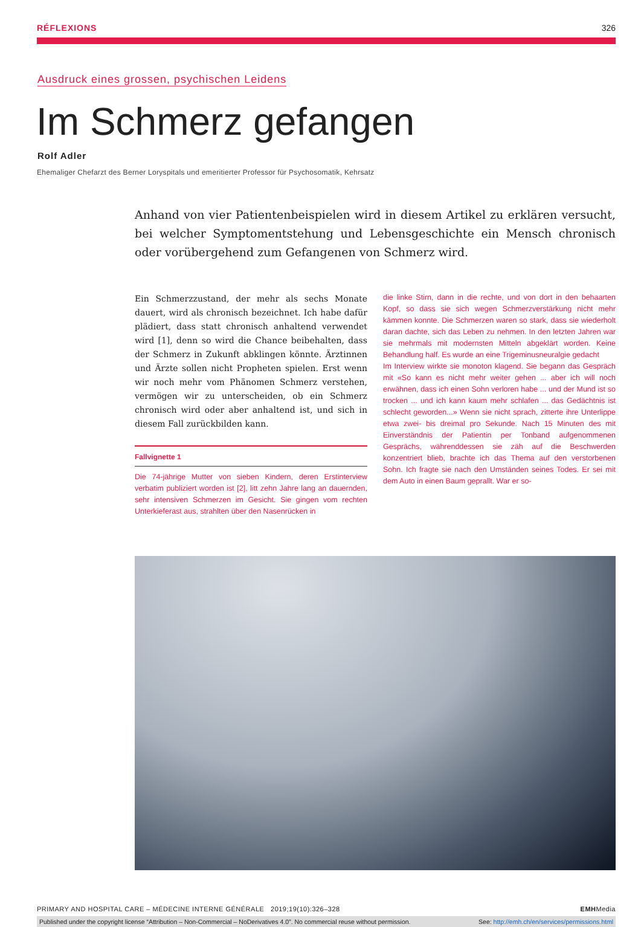RÉFLEXIONS 326
Ausdruck eines grossen, psychischen Leidens
Im Schmerz gefangen
Rolf Adler
Ehemaliger Chefarzt des Berner Loryspitals und emeritierter Professor für Psychosomatik, Kehrsatz
Anhand von vier Patientenbeispielen wird in diesem Artikel zu erklären versucht, bei welcher Symptomentstehung und Lebensgeschichte ein Mensch chronisch oder vorübergehend zum Gefangenen von Schmerz wird.
Ein Schmerzzustand, der mehr als sechs Monate dauert, wird als chronisch bezeichnet. Ich habe dafür plädiert, dass statt chronisch anhaltend verwendet wird [1], denn so wird die Chance beibehalten, dass der Schmerz in Zukunft abklingen könnte. Ärztinnen und Ärzte sollen nicht Propheten spielen. Erst wenn wir noch mehr vom Phänomen Schmerz verstehen, vermögen wir zu unterscheiden, ob ein Schmerz chronisch wird oder aber anhaltend ist, und sich in diesem Fall zurückbilden kann.
Fallvignette 1
Die 74-jährige Mutter von sieben Kindern, deren Erstinterview verbatim publiziert worden ist [2], litt zehn Jahre lang an dauernden, sehr intensiven Schmerzen im Gesicht. Sie gingen vom rechten Unterkieferast aus, strahlten über den Nasenrücken in
die linke Stirn, dann in die rechte, und von dort in den behaarten Kopf, so dass sie sich wegen Schmerzverstärkung nicht mehr kämmen konnte. Die Schmerzen waren so stark, dass sie wiederholt daran dachte, sich das Leben zu nehmen. In den letzten Jahren war sie mehrmals mit modernsten Mitteln abgeklärt worden. Keine Behandlung half. Es wurde an eine Trigeminusneuralgie gedacht
Im Interview wirkte sie monoton klagend. Sie begann das Gespräch mit «So kann es nicht mehr weiter gehen ... aber ich will noch erwähnen, dass ich einen Sohn verloren habe ... und der Mund ist so trocken ... und ich kann kaum mehr schlafen ... das Gedächtnis ist schlecht geworden...» Wenn sie nicht sprach, zitterte ihre Unterlippe etwa zwei- bis dreimal pro Sekunde. Nach 15 Minuten des mit Einverständnis der Patientin per Tonband aufgenommenen Gesprächs, währenddessen sie zäh auf die Beschwerden konzentriert blieb, brachte ich das Thema auf den verstorbenen Sohn. Ich fragte sie nach den Umständen seines Todes. Er sei mit dem Auto in einen Baum geprallt. War er so-
PRIMARY AND HOSPITAL CARE – MÉDECINE INTERNE GÉNÉRALE 2019;19(10):326–328 EMHMedia
Published under the copyright license “Attribution – Non-Commercial – NoDerivatives 4.0”. No commercial reuse without permission. See: http://emh.ch/en/services/permissions.html